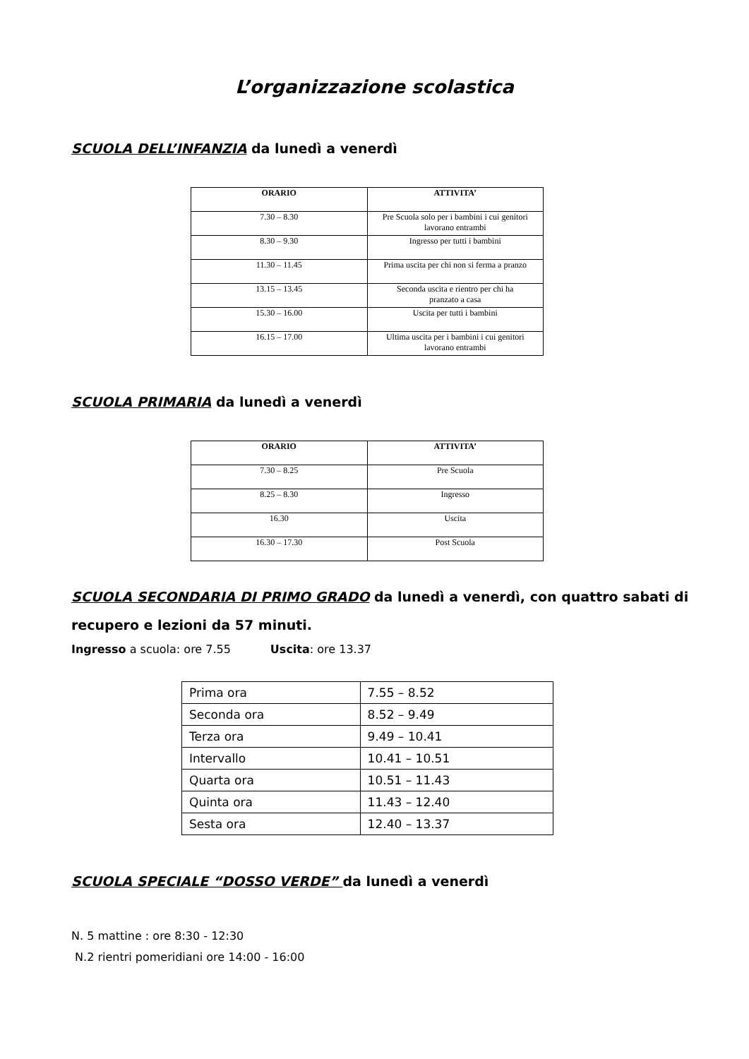L’organizzazione scolastica
SCUOLA DELL’INFANZIA da lunedì a venerdì
| ORARIO | ATTIVITA’ |
| --- | --- |
| 7.30 – 8.30 | Pre Scuola solo per i bambini i cui genitori lavorano entrambi |
| 8.30 – 9.30 | Ingresso per tutti i bambini |
| 11.30 – 11.45 | Prima uscita per chi non si ferma a pranzo |
| 13.15 – 13.45 | Seconda uscita e rientro per chi ha pranzato a casa |
| 15.30 – 16.00 | Uscita per tutti i bambini |
| 16.15 – 17.00 | Ultima uscita per i bambini i cui genitori lavorano entrambi |
SCUOLA PRIMARIA da lunedì a venerdì
| ORARIO | ATTIVITA’ |
| --- | --- |
| 7.30 – 8.25 | Pre Scuola |
| 8.25 – 8.30 | Ingresso |
| 16.30 | Uscita |
| 16.30 – 17.30 | Post Scuola |
SCUOLA SECONDARIA DI PRIMO GRADO da lunedì a venerdì, con quattro sabati di recupero e lezioni da 57 minuti.
Ingresso a scuola: ore 7.55 Uscita: ore 13.37
| Prima ora | 7.55 – 8.52 |
| Seconda ora | 8.52 – 9.49 |
| Terza ora | 9.49 – 10.41 |
| Intervallo | 10.41 – 10.51 |
| Quarta ora | 10.51 – 11.43 |
| Quinta ora | 11.43 – 12.40 |
| Sesta ora | 12.40 – 13.37 |
SCUOLA SPECIALE “DOSSO VERDE” da lunedì a venerdì
N. 5 mattine : ore 8:30 - 12:30
N.2 rientri pomeridiani ore 14:00 - 16:00